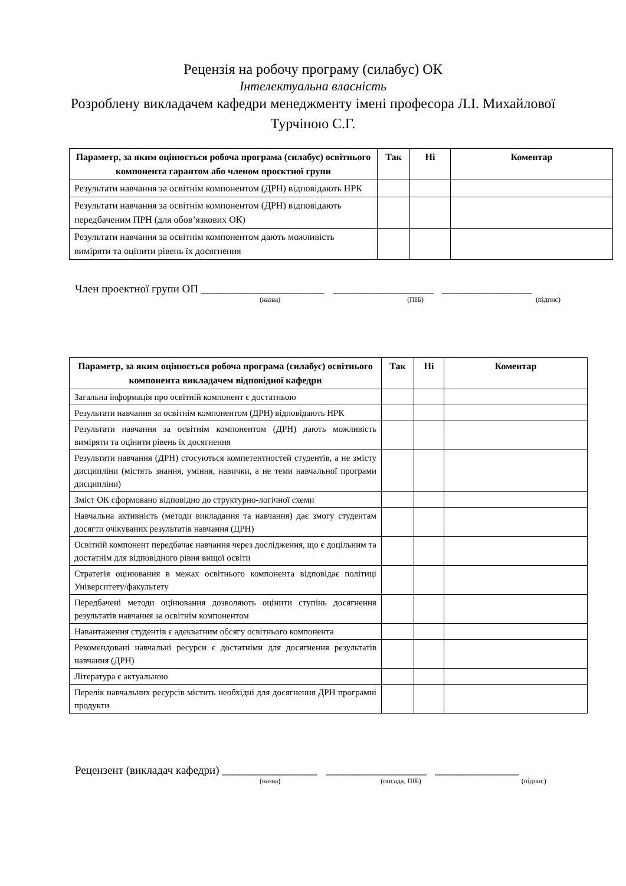Рецензія на робочу програму (силабус) ОК
Інтелектуальна власність
Розроблену викладачем кафедри менеджменту імені професора Л.І. Михайлової
Турчіною С.Г.
| Параметр, за яким оцінюється робоча програма (силабус) освітнього компонента гарантом або членом проєктної групи | Так | Ні | Коментар |
| --- | --- | --- | --- |
| Результати навчання за освітнім компонентом (ДРН) відповідають НРК | | | |
| Результати навчання за освітнім компонентом (ДРН) відповідають передбаченим ПРН (для обов’язкових ОК) | | | |
| Результати навчання за освітнім компонентом дають можливість виміряти та оцінити рівень їх досягнення | | | |
Член проектної групи ОП ______________________ __________________ ________________
(назва) (ПІБ) (підпис)
| Параметр, за яким оцінюється робоча програма (силабус) освітнього компонента викладачем відповідної кафедри | Так | Ні | Коментар |
| --- | --- | --- | --- |
| Загальна інформація про освітній компонент є достатньою | | | |
| Результати навчання за освітнім компонентом (ДРН) відповідають НРК | | | |
| Результати навчання за освітнім компонентом (ДРН) дають можливість виміряти та оцінити рівень їх досягнення | | | |
| Результати навчання (ДРН) стосуються компетентностей студентів, а не змісту дисципліни (містять знання, уміння, навички, а не теми навчальної програми дисципліни) | | | |
| Зміст ОК сформовано відповідно до структурно-логічної схеми | | | |
| Навчальна активність (методи викладання та навчання) дає змогу студентам досягти очікуваних результатів навчання (ДРН) | | | |
| Освітній компонент передбачає навчання через дослідження, що є доцільним та достатнім для відповідного рівня вищої освіти | | | |
| Стратегія оцінювання в межах освітнього компонента відповідає політиці Університету/факультету | | | |
| Передбачені методи оцінювання дозволяють оцінити ступінь досягнення результатів навчання за освітнім компонентом | | | |
| Навантаження студентів є адекватним обсягу освітнього компонента | | | |
| Рекомендовані навчальні ресурси є достатніми для досягнення результатів навчання (ДРН) | | | |
| Література є актуальною | | | |
| Перелік навчальних ресурсів містить необхідні для досягнення ДРН програмні продукти | | | |
Рецензент (викладач кафедри) _________________ __________________ _______________
(назва) (посада, ПІБ) (підпис)